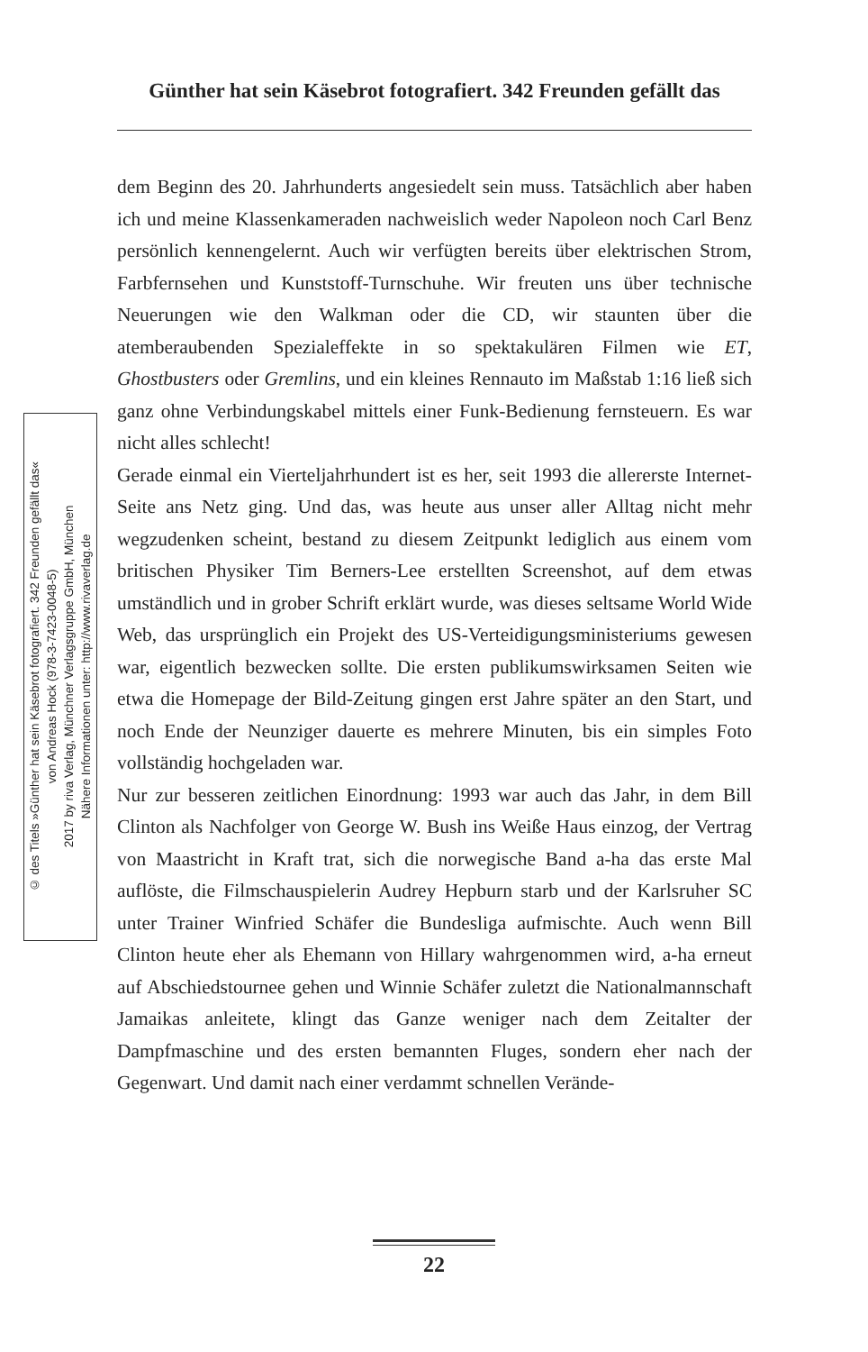Günther hat sein Käsebrot fotografiert. 342 Freunden gefällt das
© des Titels »Günther hat sein Käsebrot fotografiert. 342 Freunden gefällt das«
von Andreas Hock (978-3-7423-0048-5)
2017 by riva Verlag, Münchner Verlagsgruppe GmbH, München
Nähere Informationen unter: http://www.rivaverlag.de
dem Beginn des 20. Jahrhunderts angesiedelt sein muss. Tatsächlich aber haben ich und meine Klassenkameraden nachweislich weder Napoleon noch Carl Benz persönlich kennengelernt. Auch wir verfügten bereits über elektrischen Strom, Farbfernsehen und Kunststoff-Turnschuhe. Wir freuten uns über technische Neuerungen wie den Walkman oder die CD, wir staunten über die atemberaubenden Spezialeffekte in so spektakulären Filmen wie ET, Ghostbusters oder Gremlins, und ein kleines Rennauto im Maßstab 1:16 ließ sich ganz ohne Verbindungskabel mittels einer Funk-Bedienung fernsteuern. Es war nicht alles schlecht!
Gerade einmal ein Vierteljahrhundert ist es her, seit 1993 die allererste Internet-Seite ans Netz ging. Und das, was heute aus unser aller Alltag nicht mehr wegzudenken scheint, bestand zu diesem Zeitpunkt lediglich aus einem vom britischen Physiker Tim Berners-Lee erstellten Screenshot, auf dem etwas umständlich und in grober Schrift erklärt wurde, was dieses seltsame World Wide Web, das ursprünglich ein Projekt des US-Verteidigungsministeriums gewesen war, eigentlich bezwecken sollte. Die ersten publikumswirksamen Seiten wie etwa die Homepage der Bild-Zeitung gingen erst Jahre später an den Start, und noch Ende der Neunziger dauerte es mehrere Minuten, bis ein simples Foto vollständig hochgeladen war.
Nur zur besseren zeitlichen Einordnung: 1993 war auch das Jahr, in dem Bill Clinton als Nachfolger von George W. Bush ins Weiße Haus einzog, der Vertrag von Maastricht in Kraft trat, sich die norwegische Band a-ha das erste Mal auflöste, die Filmschauspielerin Audrey Hepburn starb und der Karlsruher SC unter Trainer Winfried Schäfer die Bundesliga aufmischte. Auch wenn Bill Clinton heute eher als Ehemann von Hillary wahrgenommen wird, a-ha erneut auf Abschiedstournee gehen und Winnie Schäfer zuletzt die Nationalmannschaft Jamaikas anleitete, klingt das Ganze weniger nach dem Zeitalter der Dampfmaschine und des ersten bemannten Fluges, sondern eher nach der Gegenwart. Und damit nach einer verdammt schnellen Verände-
22